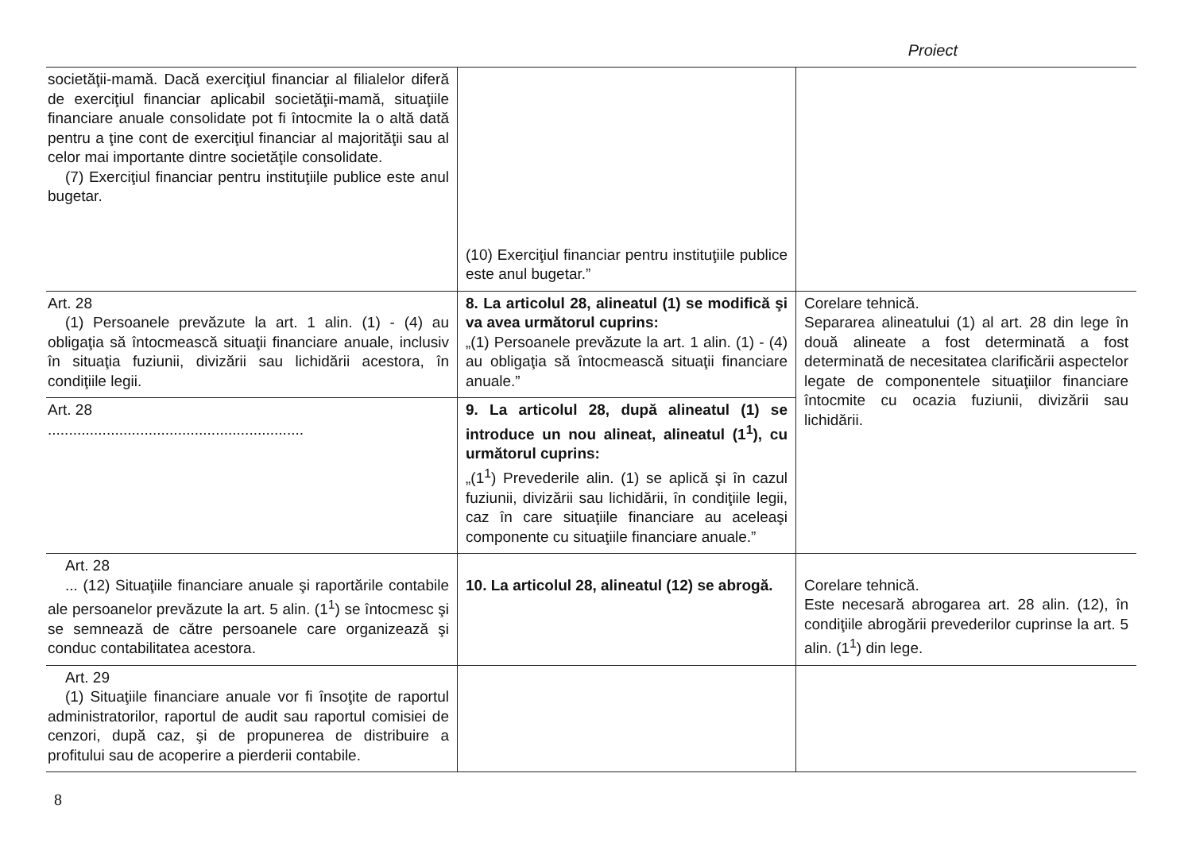Proiect
| societăţii-mamă. Dacă exerciţiul financiar al filialelor diferă de exerciţiul financiar aplicabil societăţii-mamă, situaţiile financiare anuale consolidate pot fi întocmite la o altă dată pentru a ţine cont de exerciţiul financiar al majorităţii sau al celor mai importante dintre societăţile consolidate. (7) Exerciţiul financiar pentru instituţiile publice este anul bugetar. | (10) Exerciţiul financiar pentru instituţiile publice este anul bugetar.” | |
| Art. 28 (1) Persoanele prevăzute la art. 1 alin. (1) - (4) au obligaţia să întocmească situaţii financiare anuale, inclusiv în situaţia fuziunii, divizării sau lichidării acestora, în condiţiile legii. | 8. La articolul 28, alineatul (1) se modifică şi va avea următorul cuprins: „(1) Persoanele prevăzute la art. 1 alin. (1) - (4) au obligaţia să întocmească situaţii financiare anuale.” | Corelare tehnică. Separarea alineatului (1) al art. 28 din lege în două alineate a fost determinată a fost determinată de necesitatea clarificării aspectelor legate de componentele situaţiilor financiare întocmite cu ocazia fuziunii, divizării sau lichidării. |
| Art. 28 ............................................................. | 9. La articolul 28, după alineatul (1) se introduce un nou alineat, alineatul (1<sup>1</sup>), cu următorul cuprins: „(1<sup>1</sup>) Prevederile alin. (1) se aplică şi în cazul fuziunii, divizării sau lichidării, în condiţiile legii, caz în care situaţiile financiare au aceleaşi componente cu situaţiile financiare anuale.” | |
| Art. 28 ... (12) Situaţiile financiare anuale şi raportările contabile ale persoanelor prevăzute la art. 5 alin. (1<sup>1</sup>) se întocmesc şi se semnează de către persoanele care organizează şi conduc contabilitatea acestora. | 10. La articolul 28, alineatul (12) se abrogă. | Corelare tehnică. Este necesară abrogarea art. 28 alin. (12), în condiţiile abrogării prevederilor cuprinse la art. 5 alin. (1<sup>1</sup>) din lege. |
| Art. 29 (1) Situaţiile financiare anuale vor fi însoţite de raportul administratorilor, raportul de audit sau raportul comisiei de cenzori, după caz, şi de propunerea de distribuire a profitului sau de acoperire a pierderii contabile. | | |
8